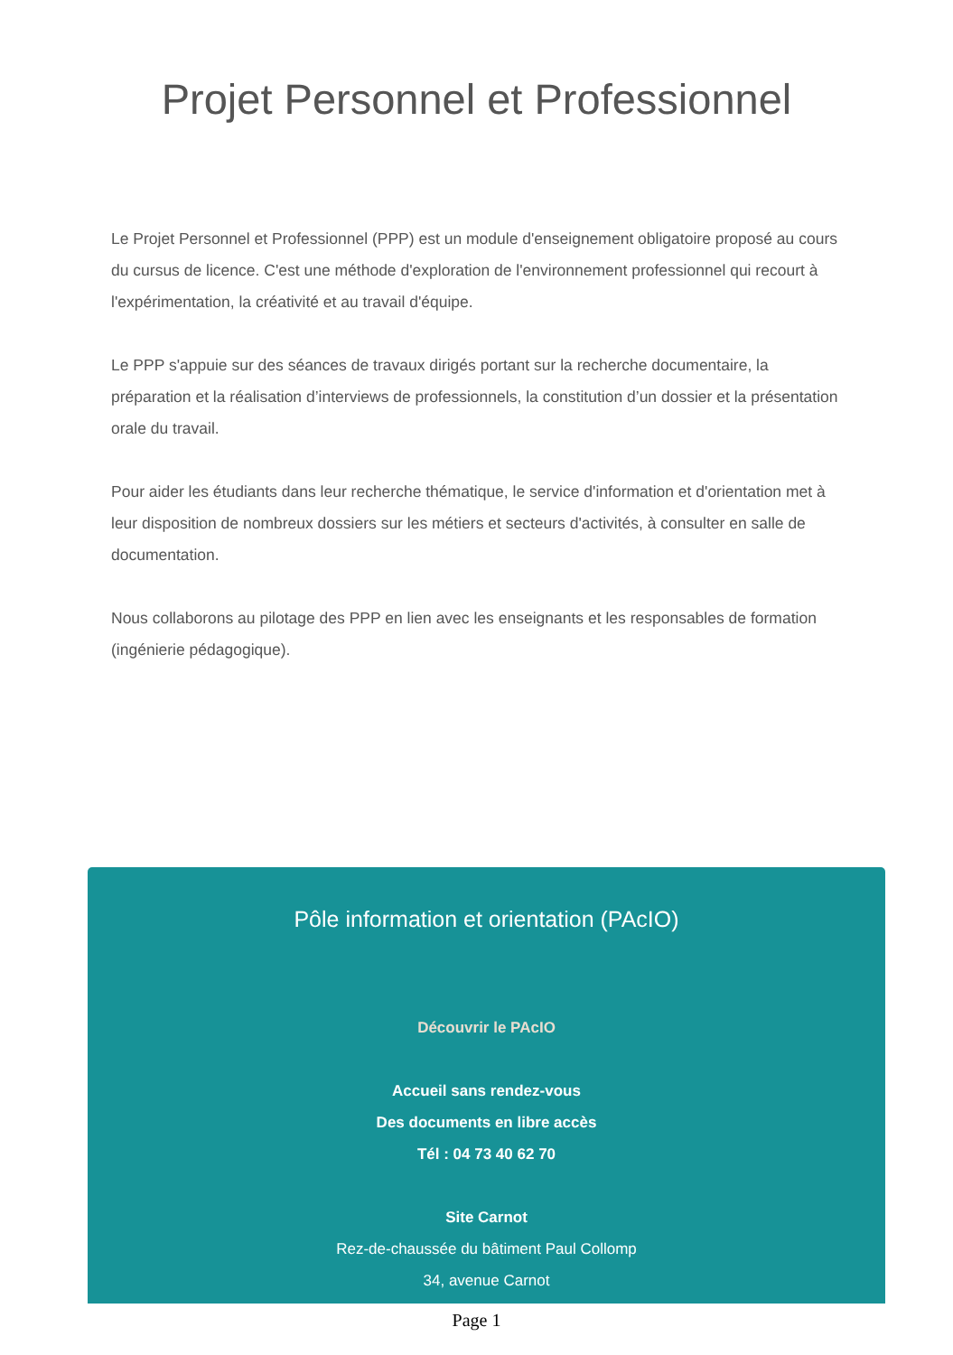Projet Personnel et Professionnel
Le Projet Personnel et Professionnel (PPP) est un module d'enseignement obligatoire proposé au cours du cursus de licence. C'est une méthode d'exploration de l'environnement professionnel qui recourt à l'expérimentation, la créativité et au travail d'équipe.
Le PPP s'appuie sur des séances de travaux dirigés portant sur la recherche documentaire, la préparation et la réalisation d’interviews de professionnels, la constitution d’un dossier et la présentation orale du travail.
Pour aider les étudiants dans leur recherche thématique, le service d'information et d'orientation met à leur disposition de nombreux dossiers sur les métiers et secteurs d'activités, à consulter en salle de documentation.
Nous collaborons au pilotage des PPP en lien avec les enseignants et les responsables de formation (ingénierie pédagogique).
Pôle information et orientation (PAcIO)
Découvrir le PAcIO
Accueil sans rendez-vous
Des documents en libre accès
Tél : 04 73 40 62 70
Site Carnot
Rez-de-chaussée du bâtiment Paul Collomp
34, avenue Carnot
Page 1